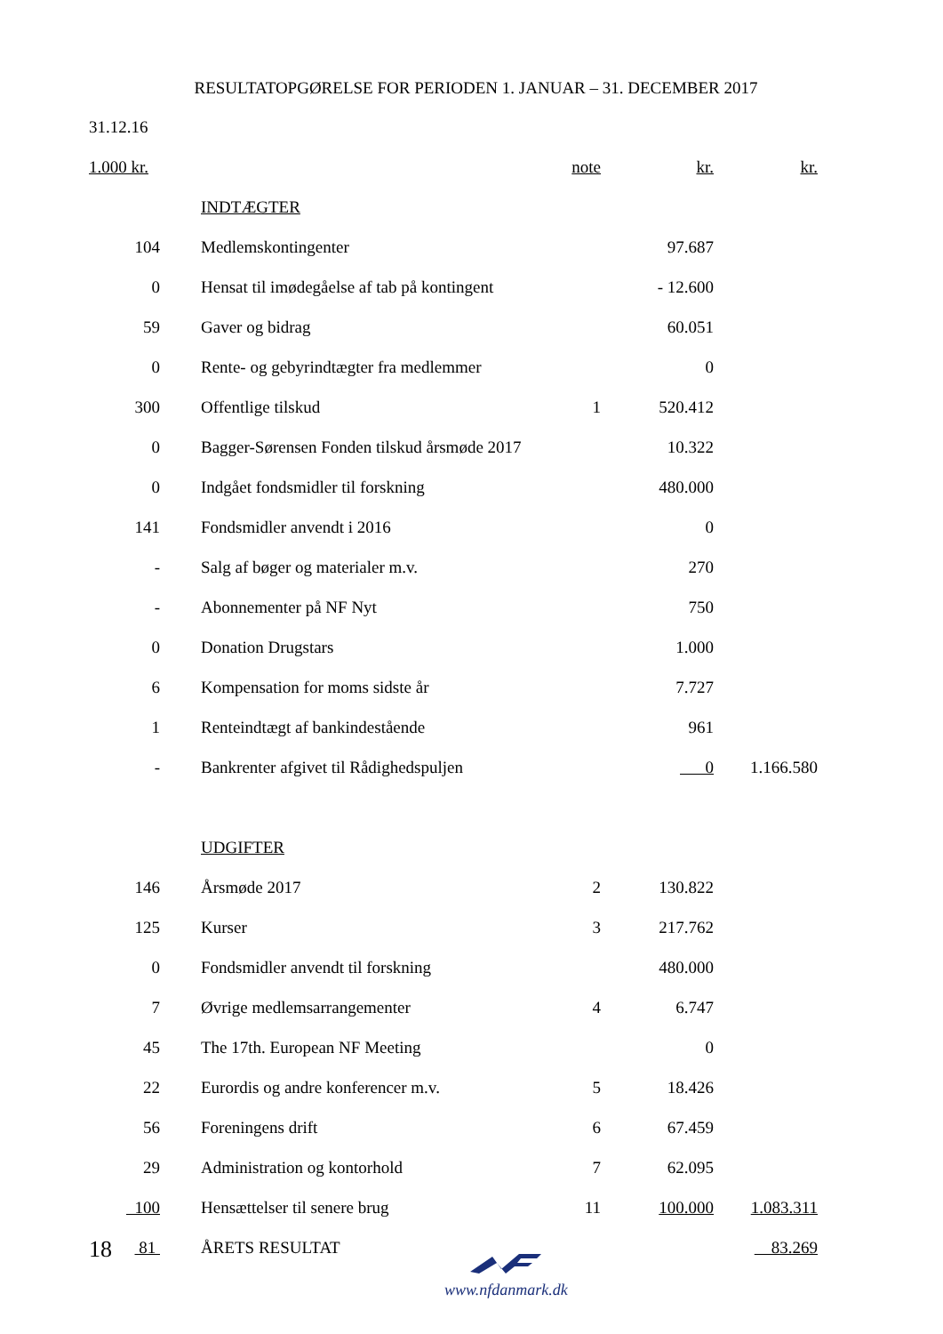RESULTATOPGØRELSE FOR PERIODEN 1. JANUAR – 31. DECEMBER 2017
| 31.12.16 | | | | |
| 1.000 kr. | | note | kr. | kr. |
| | INDTÆGTER | | | |
| 104 | Medlemskontingenter | | 97.687 | |
| 0 | Hensat til imødegåelse af tab på kontingent | | - 12.600 | |
| 59 | Gaver og bidrag | | 60.051 | |
| 0 | Rente- og gebyrindtægter fra medlemmer | | 0 | |
| 300 | Offentlige tilskud | 1 | 520.412 | |
| 0 | Bagger-Sørensen Fonden tilskud årsmøde 2017 | | 10.322 | |
| 0 | Indgået fondsmidler til forskning | | 480.000 | |
| 141 | Fondsmidler anvendt i 2016 | | 0 | |
| - | Salg af bøger og materialer m.v. | | 270 | |
| - | Abonnementer på NF Nyt | | 750 | |
| 0 | Donation Drugstars | | 1.000 | |
| 6 | Kompensation for moms sidste år | | 7.727 | |
| 1 | Renteindtægt af bankindestående | | 961 | |
| - | Bankrenter afgivet til Rådighedspuljen | | 0 | 1.166.580 |
| | UDGIFTER | | | |
| 146 | Årsmøde 2017 | 2 | 130.822 | |
| 125 | Kurser | 3 | 217.762 | |
| 0 | Fondsmidler anvendt til forskning | | 480.000 | |
| 7 | Øvrige medlemsarrangementer | 4 | 6.747 | |
| 45 | The 17th. European NF Meeting | | 0 | |
| 22 | Eurordis og andre konferencer m.v. | 5 | 18.426 | |
| 56 | Foreningens drift | 6 | 67.459 | |
| 29 | Administration og kontorhold | 7 | 62.095 | |
| 100 | Hensættelser til senere brug | 11 | 100.000 | 1.083.311 |
| 81 | ÅRETS RESULTAT | | | 83.269 |
18
www.nfdanmark.dk